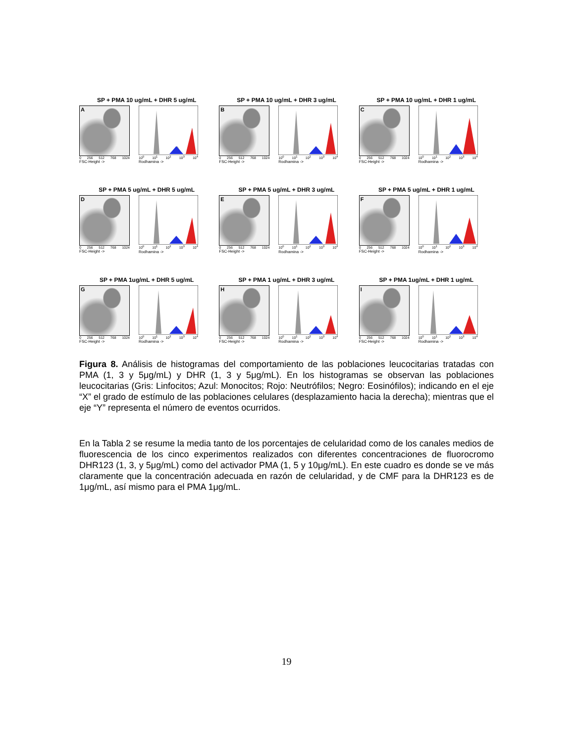SP + PMA 10 ug/mL + DHR 5 ug/mL
A
0 256 512 768 1024
FSC-Height ->
10<sup>0</sup> 10<sup>1</sup> 10<sup>2</sup> 10<sup>3</sup> 10<sup>4</sup>
Rodhamina ->
SP + PMA 10 ug/mL + DHR 3 ug/mL
B
0 256 512 768 1024
FSC-Height ->
10<sup>0</sup> 10<sup>1</sup> 10<sup>2</sup> 10<sup>3</sup> 10<sup>4</sup>
Rodhamina ->
SP + PMA 10 ug/mL + DHR 1 ug/mL
C
0 256 512 768 1024
FSC-Height ->
10<sup>0</sup> 10<sup>1</sup> 10<sup>2</sup> 10<sup>3</sup> 10<sup>4</sup>
Rodhamina ->
SP + PMA 5 ug/mL + DHR 5 ug/mL
D
0 256 512 768 1024
FSC-Height ->
10<sup>0</sup> 10<sup>1</sup> 10<sup>2</sup> 10<sup>3</sup> 10<sup>4</sup>
Rodhamina ->
SP + PMA 5 ug/mL + DHR 3 ug/mL
E
0 256 512 768 1024
FSC-Height ->
10<sup>0</sup> 10<sup>1</sup> 10<sup>2</sup> 10<sup>3</sup> 10<sup>4</sup>
Rodhamina ->
SP + PMA 5 ug/mL + DHR 1 ug/mL
F
0 256 512 768 1024
FSC-Height ->
10<sup>0</sup> 10<sup>1</sup> 10<sup>2</sup> 10<sup>3</sup> 10<sup>4</sup>
Rodhamina ->
SP + PMA 1ug/mL + DHR 5 ug/mL
G
0 256 512 768 1024
FSC-Height ->
10<sup>0</sup> 10<sup>1</sup> 10<sup>2</sup> 10<sup>3</sup> 10<sup>4</sup>
Rodhamina ->
SP + PMA 1 ug/mL + DHR 3 ug/mL
H
0 256 512 768 1024
FSC-Height ->
10<sup>0</sup> 10<sup>1</sup> 10<sup>2</sup> 10<sup>3</sup> 10<sup>4</sup>
Rodhamina ->
SP + PMA 1ug/mL + DHR 1 ug/mL
I
0 256 512 768 1024
FSC-Height ->
10<sup>0</sup> 10<sup>1</sup> 10<sup>2</sup> 10<sup>3</sup> 10<sup>4</sup>
Rodhamina ->
Figura 8. Análisis de histogramas del comportamiento de las poblaciones leucocitarias tratadas con PMA (1, 3 y 5μg/mL) y DHR (1, 3 y 5μg/mL). En los histogramas se observan las poblaciones leucocitarias (Gris: Linfocitos; Azul: Monocitos; Rojo: Neutrófilos; Negro: Eosinófilos); indicando en el eje “X” el grado de estímulo de las poblaciones celulares (desplazamiento hacia la derecha); mientras que el eje “Y” representa el número de eventos ocurridos.
En la Tabla 2 se resume la media tanto de los porcentajes de celularidad como de los canales medios de fluorescencia de los cinco experimentos realizados con diferentes concentraciones de fluorocromo DHR123 (1, 3, y 5μg/mL) como del activador PMA (1, 5 y 10μg/mL). En este cuadro es donde se ve más claramente que la concentración adecuada en razón de celularidad, y de CMF para la DHR123 es de 1μg/mL, así mismo para el PMA 1μg/mL.
19